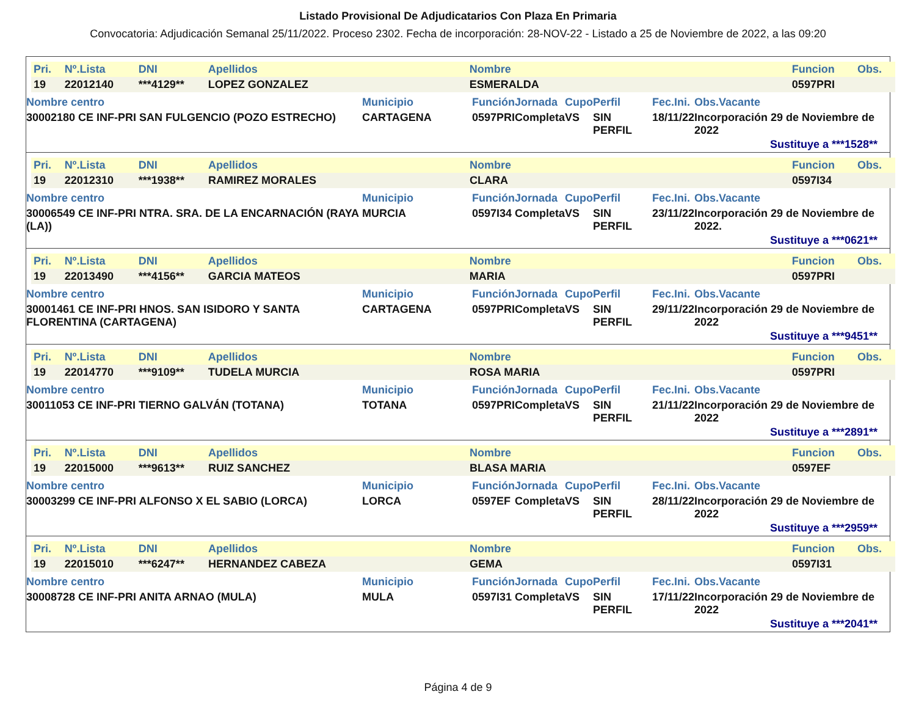Listado Provisional De Adjudicatarios Con Plaza En Primaria
Convocatoria: Adjudicación Semanal 25/11/2022. Proceso 2302. Fecha de incorporación: 28-NOV-22 - Listado a 25 de Noviembre de 2022, a las 09:20
| Pri. | Nº.Lista | DNI | Apellidos | Nombre | Funcion | Obs. |
| --- | --- | --- | --- | --- | --- | --- |
| 19 | 22012140 | ***4129** | LOPEZ GONZALEZ | ESMERALDA | 0597PRI | |
| Nombre centro | Municipio | Función | Jornada | Cupo | Perfil | Fec.Ini. | Obs.Vacante |
| --- | --- | --- | --- | --- | --- | --- | --- |
| 30002180 CE INF-PRI SAN FULGENCIO (POZO ESTRECHO) | CARTAGENA | 0597PRI | Completa | VS | SIN PERFIL | 18/11/22 | Incorporación 29 de Noviembre de 2022 |
Sustituye a ***1528**
| Pri. | Nº.Lista | DNI | Apellidos | Nombre | Funcion | Obs. |
| --- | --- | --- | --- | --- | --- | --- |
| 19 | 22012310 | ***1938** | RAMIREZ MORALES | CLARA | 0597I34 | |
| Nombre centro | Municipio | Función | Jornada | Cupo | Perfil | Fec.Ini. | Obs.Vacante |
| --- | --- | --- | --- | --- | --- | --- | --- |
| 30006549 CE INF-PRI NTRA. SRA. DE LA ENCARNACIÓN (RAYA (LA)) | MURCIA | 0597I34 | Completa | VS | SIN PERFIL | 23/11/22 | Incorporación 29 de Noviembre de 2022. |
Sustituye a ***0621**
| Pri. | Nº.Lista | DNI | Apellidos | Nombre | Funcion | Obs. |
| --- | --- | --- | --- | --- | --- | --- |
| 19 | 22013490 | ***4156** | GARCIA MATEOS | MARIA | 0597PRI | |
| Nombre centro | Municipio | Función | Jornada | Cupo | Perfil | Fec.Ini. | Obs.Vacante |
| --- | --- | --- | --- | --- | --- | --- | --- |
| 30001461 CE INF-PRI HNOS. SAN ISIDORO Y SANTA FLORENTINA (CARTAGENA) | CARTAGENA | 0597PRI | Completa | VS | SIN PERFIL | 29/11/22 | Incorporación 29 de Noviembre de 2022 |
Sustituye a ***9451**
| Pri. | Nº.Lista | DNI | Apellidos | Nombre | Funcion | Obs. |
| --- | --- | --- | --- | --- | --- | --- |
| 19 | 22014770 | ***9109** | TUDELA MURCIA | ROSA MARIA | 0597PRI | |
| Nombre centro | Municipio | Función | Jornada | Cupo | Perfil | Fec.Ini. | Obs.Vacante |
| --- | --- | --- | --- | --- | --- | --- | --- |
| 30011053 CE INF-PRI TIERNO GALVÁN (TOTANA) | TOTANA | 0597PRI | Completa | VS | SIN PERFIL | 21/11/22 | Incorporación 29 de Noviembre de 2022 |
Sustituye a ***2891**
| Pri. | Nº.Lista | DNI | Apellidos | Nombre | Funcion | Obs. |
| --- | --- | --- | --- | --- | --- | --- |
| 19 | 22015000 | ***9613** | RUIZ SANCHEZ | BLASA MARIA | 0597EF | |
| Nombre centro | Municipio | Función | Jornada | Cupo | Perfil | Fec.Ini. | Obs.Vacante |
| --- | --- | --- | --- | --- | --- | --- | --- |
| 30003299 CE INF-PRI ALFONSO X EL SABIO (LORCA) | LORCA | 0597EF | Completa | VS | SIN PERFIL | 28/11/22 | Incorporación 29 de Noviembre de 2022 |
Sustituye a ***2959**
| Pri. | Nº.Lista | DNI | Apellidos | Nombre | Funcion | Obs. |
| --- | --- | --- | --- | --- | --- | --- |
| 19 | 22015010 | ***6247** | HERNANDEZ CABEZA | GEMA | 0597I31 | |
| Nombre centro | Municipio | Función | Jornada | Cupo | Perfil | Fec.Ini. | Obs.Vacante |
| --- | --- | --- | --- | --- | --- | --- | --- |
| 30008728 CE INF-PRI ANITA ARNAO (MULA) | MULA | 0597I31 | Completa | VS | SIN PERFIL | 17/11/22 | Incorporación 29 de Noviembre de 2022 |
Sustituye a ***2041**
Página 4 de 9